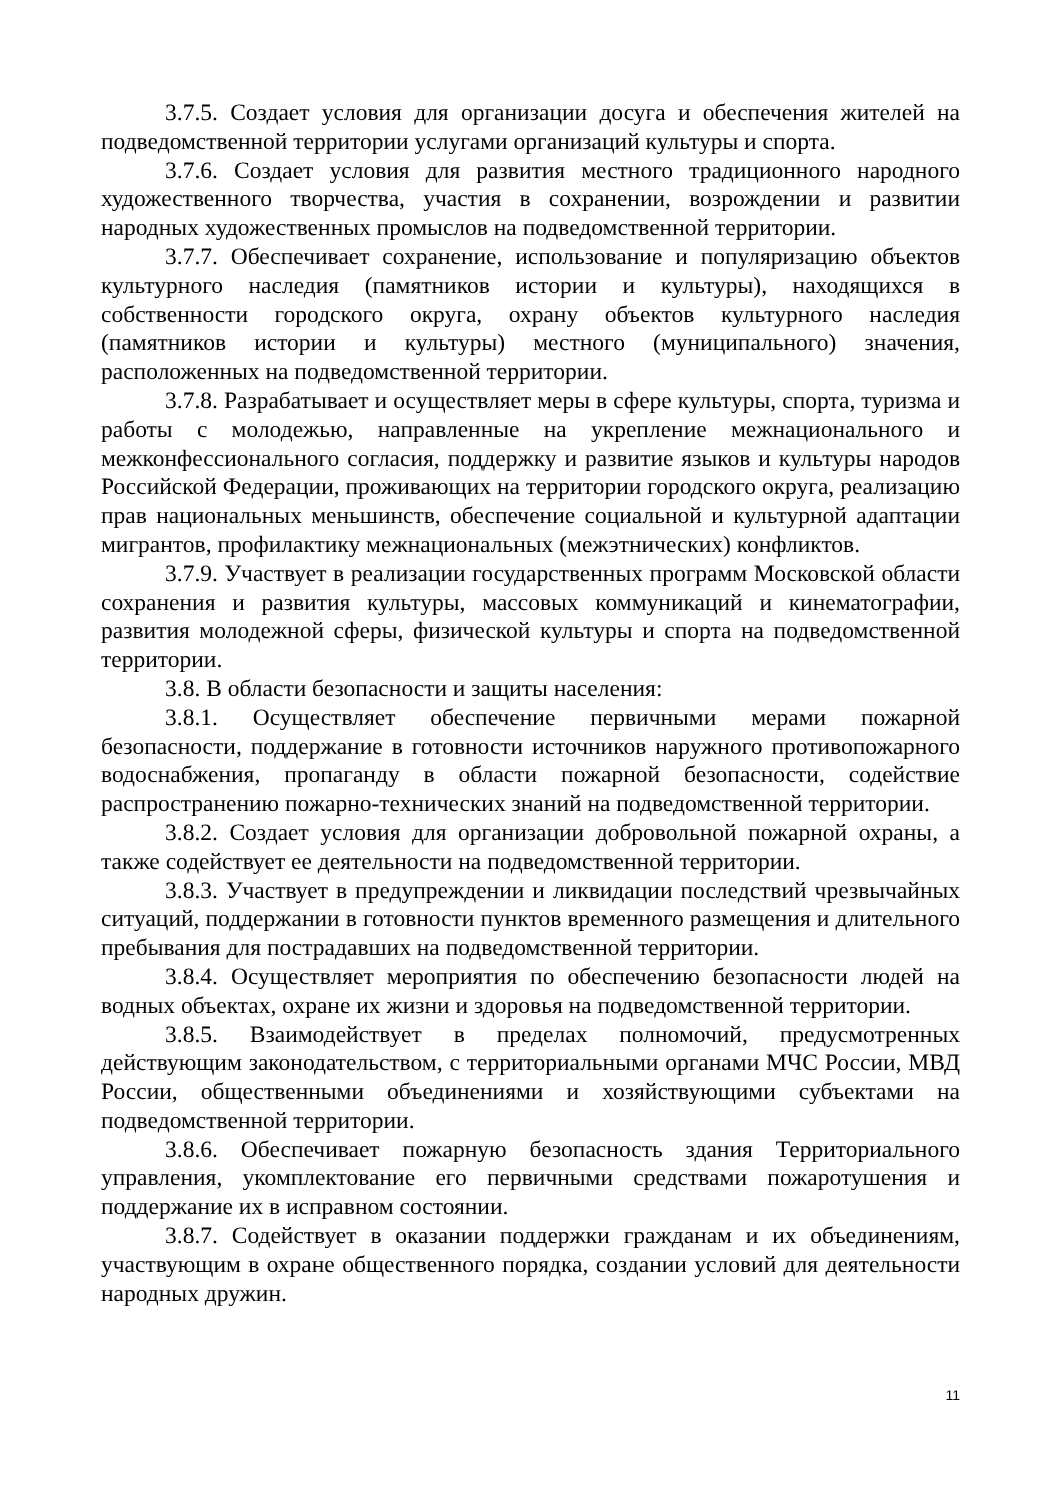3.7.5. Создает условия для организации досуга и обеспечения жителей на подведомственной территории услугами организаций культуры и спорта.
3.7.6. Создает условия для развития местного традиционного народного художественного творчества, участия в сохранении, возрождении и развитии народных художественных промыслов на подведомственной территории.
3.7.7. Обеспечивает сохранение, использование и популяризацию объектов культурного наследия (памятников истории и культуры), находящихся в собственности городского округа, охрану объектов культурного наследия (памятников истории и культуры) местного (муниципального) значения, расположенных на подведомственной территории.
3.7.8. Разрабатывает и осуществляет меры в сфере культуры, спорта, туризма и работы с молодежью, направленные на укрепление межнационального и межконфессионального согласия, поддержку и развитие языков и культуры народов Российской Федерации, проживающих на территории городского округа, реализацию прав национальных меньшинств, обеспечение социальной и культурной адаптации мигрантов, профилактику межнациональных (межэтнических) конфликтов.
3.7.9. Участвует в реализации государственных программ Московской области сохранения и развития культуры, массовых коммуникаций и кинематографии, развития молодежной сферы, физической культуры и спорта на подведомственной территории.
3.8. В области безопасности и защиты населения:
3.8.1. Осуществляет обеспечение первичными мерами пожарной безопасности, поддержание в готовности источников наружного противопожарного водоснабжения, пропаганду в области пожарной безопасности, содействие распространению пожарно-технических знаний на подведомственной территории.
3.8.2. Создает условия для организации добровольной пожарной охраны, а также содействует ее деятельности на подведомственной территории.
3.8.3. Участвует в предупреждении и ликвидации последствий чрезвычайных ситуаций, поддержании в готовности пунктов временного размещения и длительного пребывания для пострадавших на подведомственной территории.
3.8.4. Осуществляет мероприятия по обеспечению безопасности людей на водных объектах, охране их жизни и здоровья на подведомственной территории.
3.8.5. Взаимодействует в пределах полномочий, предусмотренных действующим законодательством, с территориальными органами МЧС России, МВД России, общественными объединениями и хозяйствующими субъектами на подведомственной территории.
3.8.6. Обеспечивает пожарную безопасность здания Территориального управления, укомплектование его первичными средствами пожаротушения и поддержание их в исправном состоянии.
3.8.7. Содействует в оказании поддержки гражданам и их объединениям, участвующим в охране общественного порядка, создании условий для деятельности народных дружин.
11